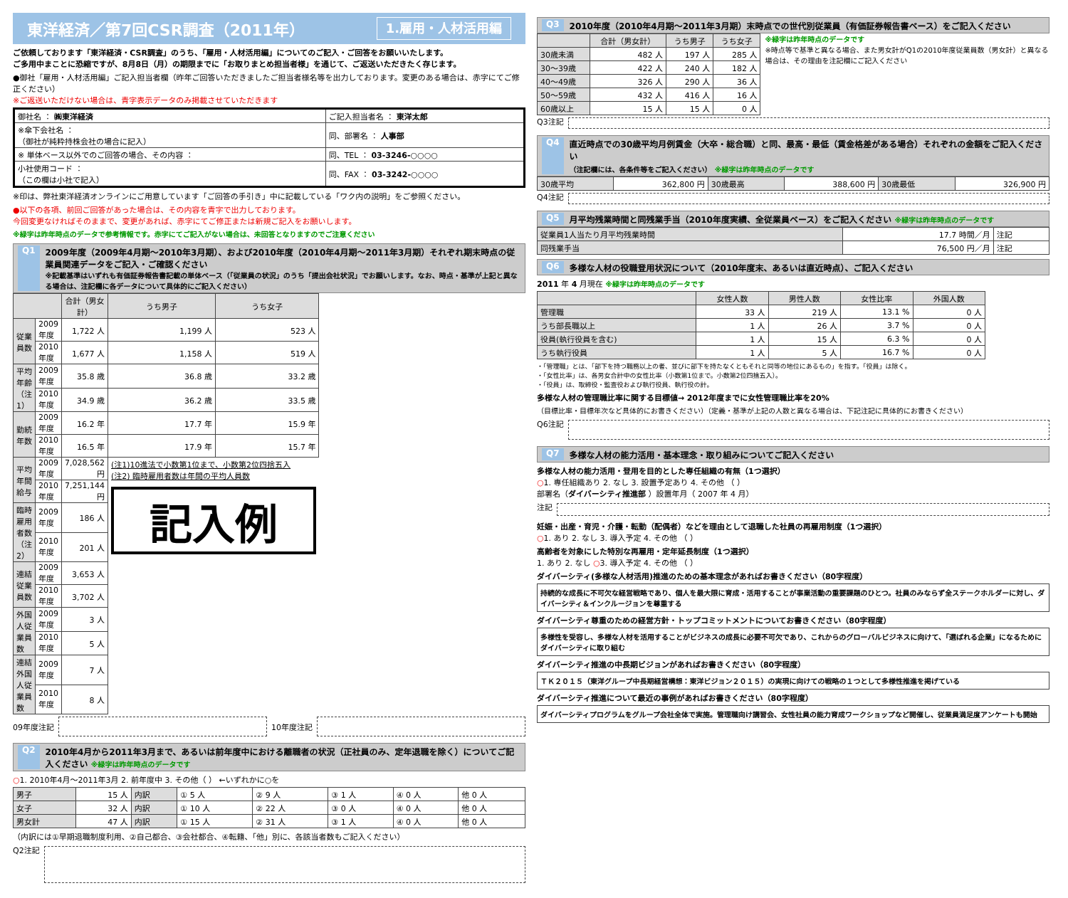東洋経済／第7回CSR調査（2011年） 1.雇用・人材活用編
ご依頼しております「東洋経済・CSR調査」のうち、「雇用・人材活用編」についてのご記入・ご回答をお願いいたします。
ご多用中まことに恐縮ですが、8月8日（月）の期限までに「お取りまとめ担当者様」を通じて、ご返送いただきたく存じます。
●御社「雇用・人材活用編」ご記入担当者欄（昨年ご回答いただきましたご担当者様名等を出力しております。変更のある場合は、赤字にてご修正ください）
※ご返送いただけない場合は、青字表示データのみ掲載させていただきます
| 御社名 ： ㈱東洋経済 | ご記入担当者名 ： 東洋太郎 |
| ※傘下会社名 ： （御社が純粋持株会社の場合に記入） | 同、部署名 ： 人事部 |
| ※ 単体ベース以外でのご回答の場合、その内容 ： | 同、TEL ： 03-3246-○○○○ |
| 小社使用コード ： （この欄は小社で記入） | 同、FAX ： 03-3242-○○○○ |
※印は、弊社東洋経済オンラインにご用意しています「ご回答の手引き」中に記載している「ワク内の説明」をご参照ください。
●以下の各項、前回ご回答があった場合は、その内容を青字で出力しております。
今回変更なければそのままで、変更があれば、赤字にてご修正または新規ご記入をお願いします。
※緑字は昨年時点のデータで参考情報です。赤字にてご記入がない場合は、未回答となりますのでご注意ください
Q1 2009年度（2009年4月期～2010年3月期）、および2010年度（2010年4月期～2011年3月期）それぞれ期末時点の従業員関連データをご記入・ご確認ください
※記載基準はいずれも有価証券報告書記載の単体ベース（「従業員の状況」のうち「提出会社状況」でお願いします。なお、時点・基準が上記と異なる場合は、注記欄に各データについて具体的にご記入ください）
| | | 合計（男女計） | うち男子 | うち女子 |
| --- | --- | --- | --- | --- |
| 従業員数 | 2009年度 | 1,722 人 | 1,199 人 | 523 人 |
| | 2010年度 | 1,677 人 | 1,158 人 | 519 人 |
| 平均年齢 （注1） | 2009年度 | 35.8 歳 | 36.8 歳 | 33.2 歳 |
| | 2010年度 | 34.9 歳 | 36.2 歳 | 33.5 歳 |
| 勤続年数 | 2009年度 | 16.2 年 | 17.7 年 | 15.9 年 |
| | 2010年度 | 16.5 年 | 17.9 年 | 15.7 年 |
| 平均年間給与 | 2009年度 | 7,028,562 円 | (注1)10進法で小数第1位まで、小数第2位四捨五入 (注2) 臨時雇用者数は年間の平均人員数 記入例 | |
| | 2010年度 | 7,251,144 円 | | |
| 臨時雇用者数 （注2） | 2009年度 | 186 人 | | |
| | 2010年度 | 201 人 | | |
| 連結従業員数 | 2009年度 | 3,653 人 | | |
| | 2010年度 | 3,702 人 | | |
| 外国人従業員数 | 2009年度 | 3 人 | | |
| | 2010年度 | 5 人 | | |
| 連結外国人従業員数 | 2009年度 | 7 人 | | |
| | 2010年度 | 8 人 | | |
09年度注記
10年度注記
Q2 2010年4月から2011年3月まで、あるいは前年度中における離職者の状況（正社員のみ、定年退職を除く）についてご記入ください ※緑字は昨年時点のデータです
○1. 2010年4月～2011年3月 2. 前年度中 3. その他（ ） ←いずれかに○を
| 男子 | 15 人 | 内訳 | ① 5 人 | ② 9 人 | ③ 1 人 | ④ 0 人 | 他 0 人 |
| 女子 | 32 人 | 内訳 | ① 10 人 | ② 22 人 | ③ 0 人 | ④ 0 人 | 他 0 人 |
| 男女計 | 47 人 | 内訳 | ① 15 人 | ② 31 人 | ③ 1 人 | ④ 0 人 | 他 0 人 |
（内訳には①早期退職制度利用、②自己都合、③会社都合、④転籍、「他」別に、各該当者数もご記入ください）
Q2注記
Q3 2010年度（2010年4月期～2011年3月期）末時点での世代別従業員（有価証券報告書ベース）をご記入ください
| | 合計（男女計） | うち男子 | うち女子 |
| --- | --- | --- | --- |
| 30歳未満 | 482 人 | 197 人 | 285 人 |
| 30～39歳 | 422 人 | 240 人 | 182 人 |
| 40～49歳 | 326 人 | 290 人 | 36 人 |
| 50～59歳 | 432 人 | 416 人 | 16 人 |
| 60歳以上 | 15 人 | 15 人 | 0 人 |
※緑字は昨年時点のデータです
※時点等で基準と異なる場合、また男女計がQ1の2010年度従業員数（男女計）と異なる場合は、その理由を注記欄にご記入ください
Q3注記
Q4 直近時点での30歳平均月例賃金（大卒・総合職）と同、最高・最低（賃金格差がある場合）それぞれの金額をご記入ください
（注記欄には、各条件等をご記入ください） ※緑字は昨年時点のデータです
| 30歳平均 | 362,800 円 | 30歳最高 | 388,600 円 | 30歳最低 | 326,900 円 |
Q4注記
Q5 月平均残業時間と同残業手当（2010年度実績、全従業員ベース）をご記入ください ※緑字は昨年時点のデータです
| 従業員1人当たり月平均残業時間 | 17.7 時間／月 | 注記 |
| 同残業手当 | 76,500 円／月 | 注記 |
Q6 多様な人材の役職登用状況について（2010年度末、あるいは直近時点）、ご記入ください
2011 年 4 月現在 ※緑字は昨年時点のデータです
| | 女性人数 | 男性人数 | 女性比率 | 外国人数 |
| --- | --- | --- | --- | --- |
| 管理職 | 33 人 | 219 人 | 13.1 % | 0 人 |
| うち部長職以上 | 1 人 | 26 人 | 3.7 % | 0 人 |
| 役員(執行役員を含む) | 1 人 | 15 人 | 6.3 % | 0 人 |
| うち執行役員 | 1 人 | 5 人 | 16.7 % | 0 人 |
・「管理職」とは、「部下を持つ職務以上の者、並びに部下を持たなくともそれと同等の地位にあるもの」を指す。「役員」は除く。
・「女性比率」は、各男女合計中の女性比率（小数第1位まで。小数第2位四捨五入）。
・「役員」は、取締役・監査役および執行役員、執行役の計。
多様な人材の管理職比率に関する目標値→ 2012年度までに女性管理職比率を20%
（目標比率・目標年次など具体的にお書きください）（定義・基準が上記の人数と異なる場合は、下記注記に具体的にお書きください）
Q6注記
Q7 多様な人材の能力活用・基本理念・取り組みについてご記入ください
多様な人材の能力活用・登用を目的とした専任組織の有無（1つ選択）
○1. 専任組織あり 2. なし 3. 設置予定あり 4. その他 （ ）
部署名（ダイバーシティ推進部 ）設置年月（ 2007 年 4 月）
注記
妊娠・出産・育児・介護・転勤（配偶者）などを理由として退職した社員の再雇用制度（1つ選択）
○1. あり 2. なし 3. 導入予定 4. その他 （ ）
高齢者を対象にした特別な再雇用・定年延長制度（1つ選択）
1. あり 2. なし ○3. 導入予定 4. その他 （ ）
ダイバーシティ(多様な人材活用)推進のための基本理念があればお書きください（80字程度）
持続的な成長に不可欠な経営戦略であり、個人を最大限に育成・活用することが事業活動の重要課題のひとつ。社員のみならず全ステークホルダーに対し、ダイバーシティ＆インクルージョンを尊重する
ダイバーシティ尊重のための経営方針・トップコミットメントについてお書きください（80字程度）
多様性を受容し、多様な人材を活用することがビジネスの成長に必要不可欠であり、これからのグローバルビジネスに向けて、「選ばれる企業」になるためにダイバーシティに取り組む
ダイバーシティ推進の中長期ビジョンがあればお書きください（80字程度）
ＴＫ２０１５（東洋グループ中長期経営構想：東洋ビジョン２０１５）の実現に向けての戦略の１つとして多様性推進を掲げている
ダイバーシティ推進について最近の事例があればお書きください（80字程度）
ダイバーシティプログラムをグループ会社全体で実施。管理職向け講習会、女性社員の能力育成ワークショップなど開催し、従業員満足度アンケートも開始